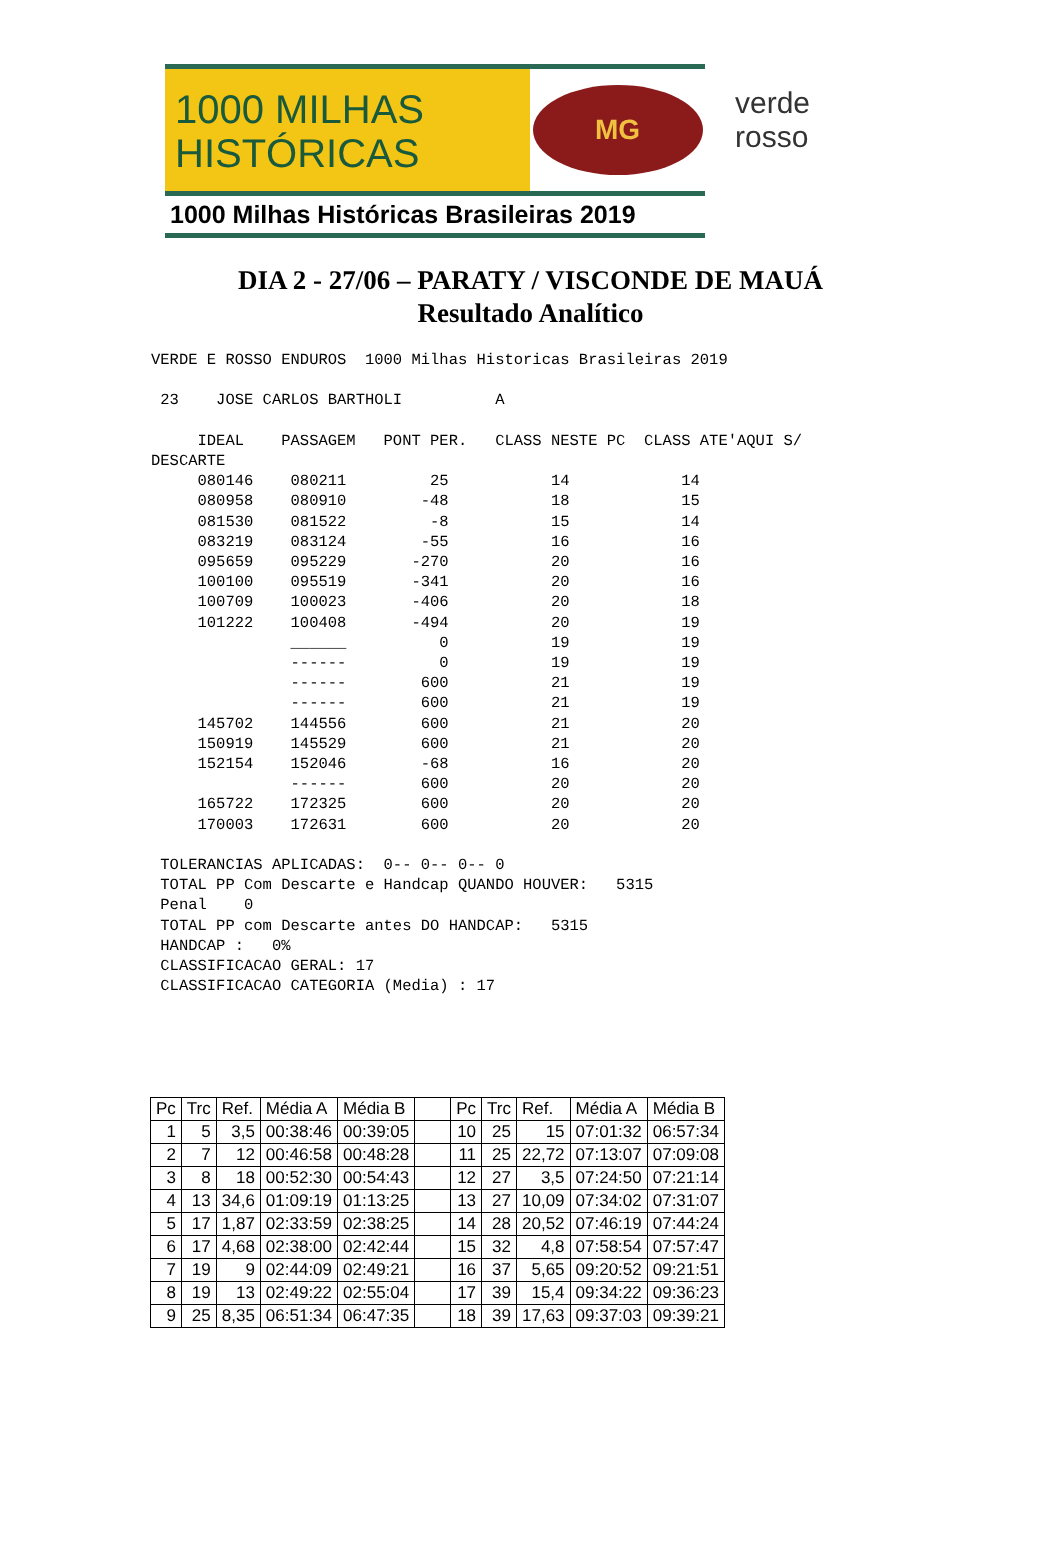1000 MILHAS
HISTÓRICAS
MG
1000 Milhas Históricas Brasileiras 2019
verde
rosso
DIA 2 - 27/06 – PARATY / VISCONDE DE MAUÁ
Resultado Analítico
VERDE E ROSSO ENDUROS  1000 Milhas Historicas Brasileiras 2019

 23    JOSE CARLOS BARTHOLI          A

     IDEAL    PASSAGEM   PONT PER.   CLASS NESTE PC  CLASS ATE'AQUI S/
DESCARTE
     080146    080211         25           14            14
     080958    080910        -48           18            15
     081530    081522         -8           15            14
     083219    083124        -55           16            16
     095659    095229       -270           20            16
     100100    095519       -341           20            16
     100709    100023       -406           20            18
     101222    100408       -494           20            19
               ______          0           19            19
               ------          0           19            19
               ------        600           21            19
               ------        600           21            19
     145702    144556        600           21            20
     150919    145529        600           21            20
     152154    152046        -68           16            20
               ------        600           20            20
     165722    172325        600           20            20
     170003    172631        600           20            20

 TOLERANCIAS APLICADAS:  0-- 0-- 0-- 0
 TOTAL PP Com Descarte e Handcap QUANDO HOUVER:   5315
 Penal    0
 TOTAL PP com Descarte antes DO HANDCAP:   5315
 HANDCAP :   0%
 CLASSIFICACAO GERAL: 17
 CLASSIFICACAO CATEGORIA (Media) : 17
| Pc | Trc | Ref. | Média A | Média B | | Pc | Trc | Ref. | Média A | Média B |
| 1 | 5 | 3,5 | 00:38:46 | 00:39:05 | | 10 | 25 | 15 | 07:01:32 | 06:57:34 |
| 2 | 7 | 12 | 00:46:58 | 00:48:28 | | 11 | 25 | 22,72 | 07:13:07 | 07:09:08 |
| 3 | 8 | 18 | 00:52:30 | 00:54:43 | | 12 | 27 | 3,5 | 07:24:50 | 07:21:14 |
| 4 | 13 | 34,6 | 01:09:19 | 01:13:25 | | 13 | 27 | 10,09 | 07:34:02 | 07:31:07 |
| 5 | 17 | 1,87 | 02:33:59 | 02:38:25 | | 14 | 28 | 20,52 | 07:46:19 | 07:44:24 |
| 6 | 17 | 4,68 | 02:38:00 | 02:42:44 | | 15 | 32 | 4,8 | 07:58:54 | 07:57:47 |
| 7 | 19 | 9 | 02:44:09 | 02:49:21 | | 16 | 37 | 5,65 | 09:20:52 | 09:21:51 |
| 8 | 19 | 13 | 02:49:22 | 02:55:04 | | 17 | 39 | 15,4 | 09:34:22 | 09:36:23 |
| 9 | 25 | 8,35 | 06:51:34 | 06:47:35 | | 18 | 39 | 17,63 | 09:37:03 | 09:39:21 |